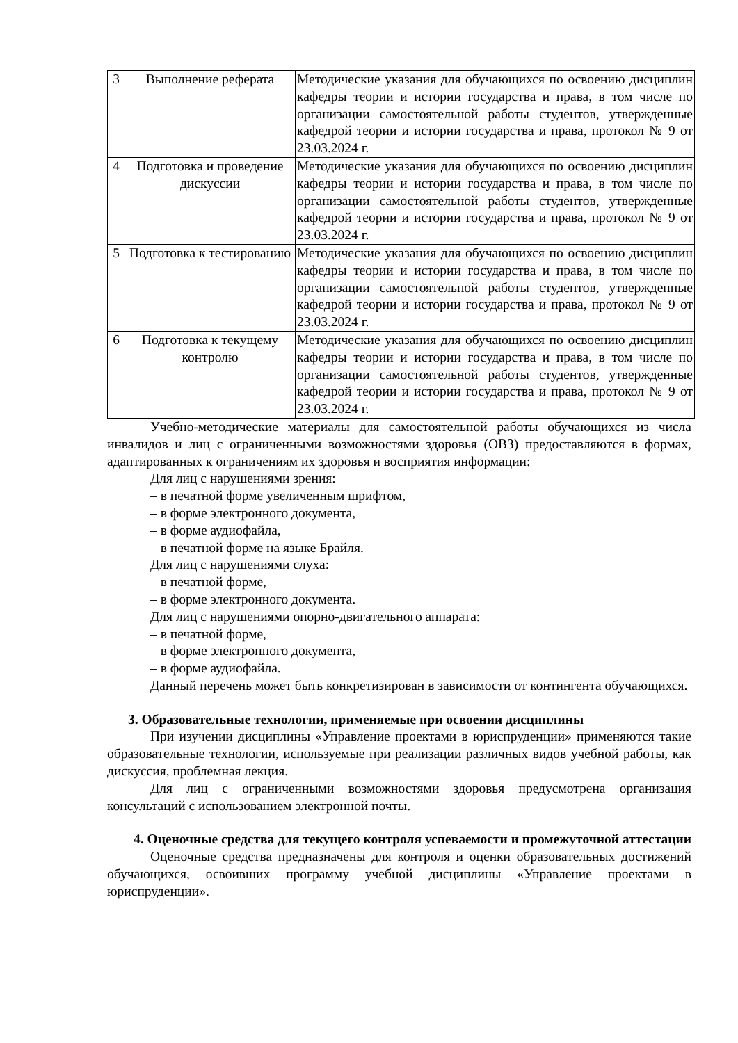| 3 | Выполнение реферата | Методические указания для обучающихся по освоению дисциплин кафедры теории и истории государства и права, в том числе по организации самостоятельной работы студентов, утвержденные кафедрой теории и истории государства и права, протокол № 9 от 23.03.2024 г. |
| 4 | Подготовка и проведение дискуссии | Методические указания для обучающихся по освоению дисциплин кафедры теории и истории государства и права, в том числе по организации самостоятельной работы студентов, утвержденные кафедрой теории и истории государства и права, протокол № 9 от 23.03.2024 г. |
| 5 | Подготовка к тестированию | Методические указания для обучающихся по освоению дисциплин кафедры теории и истории государства и права, в том числе по организации самостоятельной работы студентов, утвержденные кафедрой теории и истории государства и права, протокол № 9 от 23.03.2024 г. |
| 6 | Подготовка к текущему контролю | Методические указания для обучающихся по освоению дисциплин кафедры теории и истории государства и права, в том числе по организации самостоятельной работы студентов, утвержденные кафедрой теории и истории государства и права, протокол № 9 от 23.03.2024 г. |
Учебно-методические материалы для самостоятельной работы обучающихся из числа инвалидов и лиц с ограниченными возможностями здоровья (ОВЗ) предоставляются в формах, адаптированных к ограничениям их здоровья и восприятия информации:
Для лиц с нарушениями зрения:
– в печатной форме увеличенным шрифтом,
– в форме электронного документа,
– в форме аудиофайла,
– в печатной форме на языке Брайля.
Для лиц с нарушениями слуха:
– в печатной форме,
– в форме электронного документа.
Для лиц с нарушениями опорно-двигательного аппарата:
– в печатной форме,
– в форме электронного документа,
– в форме аудиофайла.
Данный перечень может быть конкретизирован в зависимости от контингента обучающихся.
3. Образовательные технологии, применяемые при освоении дисциплины
При изучении дисциплины «Управление проектами в юриспруденции» применяются такие образовательные технологии, используемые при реализации различных видов учебной работы, как дискуссия, проблемная лекция.
Для лиц с ограниченными возможностями здоровья предусмотрена организация консультаций с использованием электронной почты.
4. Оценочные средства для текущего контроля успеваемости и промежуточной аттестации
Оценочные средства предназначены для контроля и оценки образовательных достижений обучающихся, освоивших программу учебной дисциплины «Управление проектами в юриспруденции».